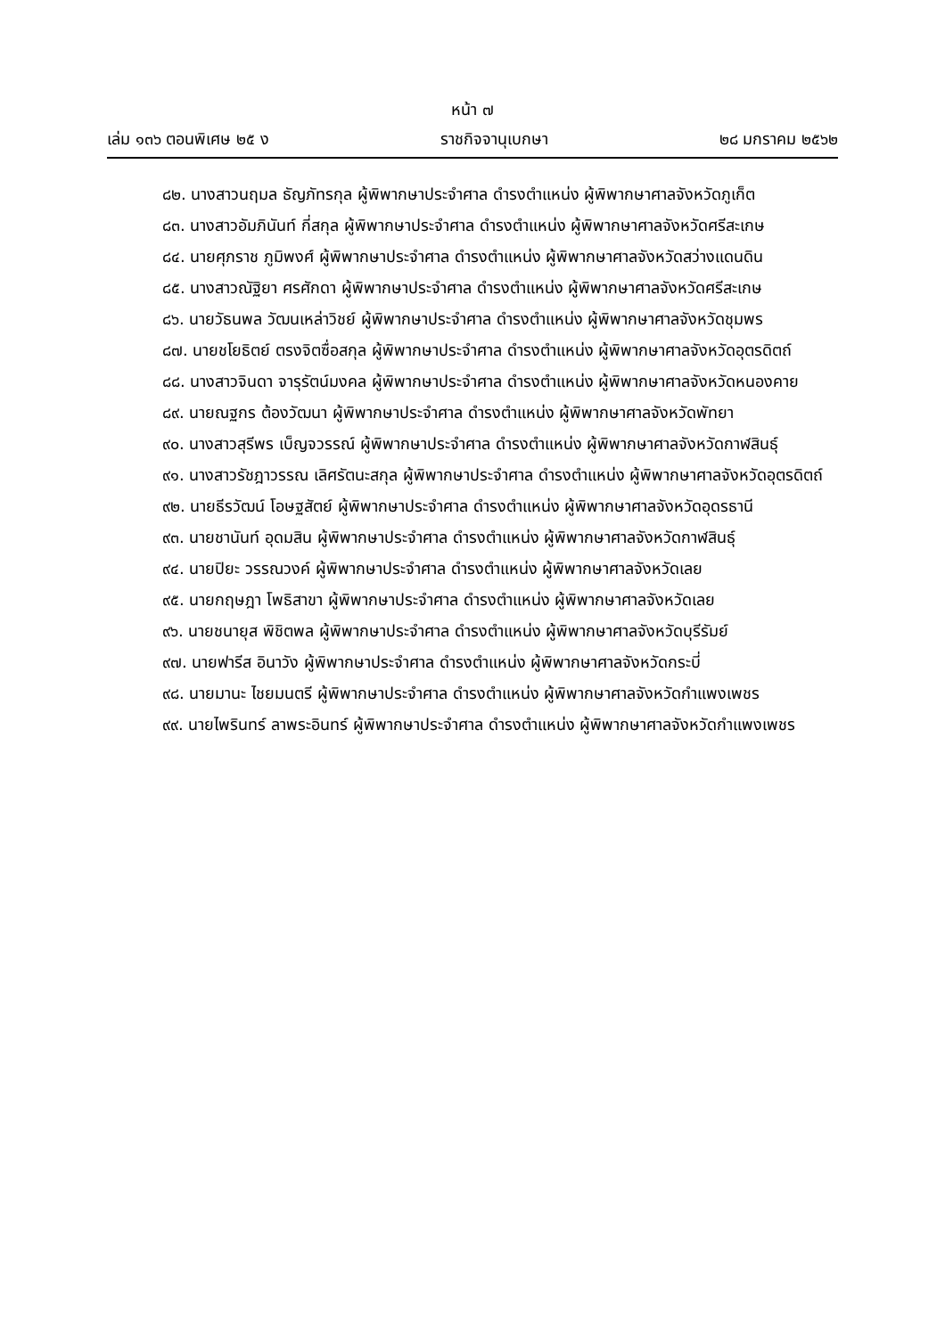หน้า ๗
เล่ม ๑๓๖ ตอนพิเศษ ๒๕ ง ราชกิจจานุเบกษา ๒๘ มกราคม ๒๕๖๒
๘๒. นางสาวนฤมล ธัญภัทรกุล ผู้พิพากษาประจำศาล ดำรงตำแหน่ง ผู้พิพากษาศาลจังหวัดภูเก็ต
๘๓. นางสาวอัมภินันท์ กี่สกุล ผู้พิพากษาประจำศาล ดำรงตำแหน่ง ผู้พิพากษาศาลจังหวัดศรีสะเกษ
๘๔. นายศุภราช ภูมิพงศ์ ผู้พิพากษาประจำศาล ดำรงตำแหน่ง ผู้พิพากษาศาลจังหวัดสว่างแดนดิน
๘๕. นางสาวณัฐิยา ศรศักดา ผู้พิพากษาประจำศาล ดำรงตำแหน่ง ผู้พิพากษาศาลจังหวัดศรีสะเกษ
๘๖. นายวัธนพล วัฒนเหล่าวิชย์ ผู้พิพากษาประจำศาล ดำรงตำแหน่ง ผู้พิพากษาศาลจังหวัดชุมพร
๘๗. นายชโยธิตย์ ตรงจิตซื่อสกุล ผู้พิพากษาประจำศาล ดำรงตำแหน่ง ผู้พิพากษาศาลจังหวัดอุตรดิตถ์
๘๘. นางสาวจินดา จารุรัตน์มงคล ผู้พิพากษาประจำศาล ดำรงตำแหน่ง ผู้พิพากษาศาลจังหวัดหนองคาย
๘๙. นายณฐกร ต้องวัฒนา ผู้พิพากษาประจำศาล ดำรงตำแหน่ง ผู้พิพากษาศาลจังหวัดพัทยา
๙๐. นางสาวสุรีพร เบ็ญจวรรณ์ ผู้พิพากษาประจำศาล ดำรงตำแหน่ง ผู้พิพากษาศาลจังหวัดกาฬสินธุ์
๙๑. นางสาวรัชฎาวรรณ เลิศรัตนะสกุล ผู้พิพากษาประจำศาล ดำรงตำแหน่ง ผู้พิพากษาศาลจังหวัดอุตรดิตถ์
๙๒. นายธีรวัฒน์ โอษฐสัตย์ ผู้พิพากษาประจำศาล ดำรงตำแหน่ง ผู้พิพากษาศาลจังหวัดอุดรธานี
๙๓. นายชานันท์ อุดมสิน ผู้พิพากษาประจำศาล ดำรงตำแหน่ง ผู้พิพากษาศาลจังหวัดกาฬสินธุ์
๙๔. นายปิยะ วรรณวงค์ ผู้พิพากษาประจำศาล ดำรงตำแหน่ง ผู้พิพากษาศาลจังหวัดเลย
๙๕. นายกฤษฎา โพธิสาขา ผู้พิพากษาประจำศาล ดำรงตำแหน่ง ผู้พิพากษาศาลจังหวัดเลย
๙๖. นายชนายุส พิชิตพล ผู้พิพากษาประจำศาล ดำรงตำแหน่ง ผู้พิพากษาศาลจังหวัดบุรีรัมย์
๙๗. นายฟารีส อินาวัง ผู้พิพากษาประจำศาล ดำรงตำแหน่ง ผู้พิพากษาศาลจังหวัดกระบี่
๙๘. นายมานะ ไชยมนตรี ผู้พิพากษาประจำศาล ดำรงตำแหน่ง ผู้พิพากษาศาลจังหวัดกำแพงเพชร
๙๙. นายไพรินทร์ ลาพระอินทร์ ผู้พิพากษาประจำศาล ดำรงตำแหน่ง ผู้พิพากษาศาลจังหวัดกำแพงเพชร